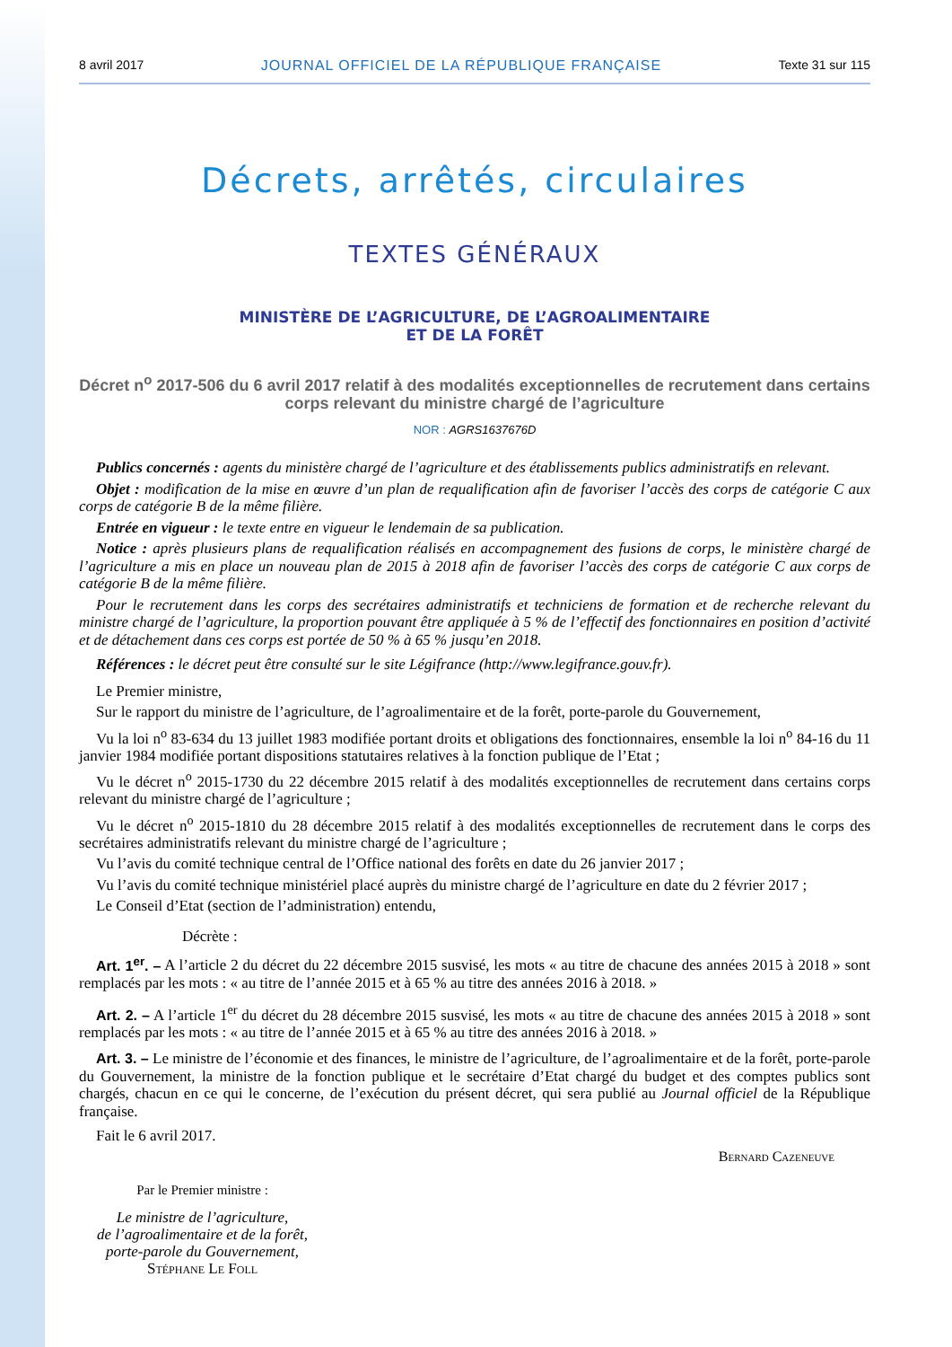8 avril 2017 JOURNAL OFFICIEL DE LA RÉPUBLIQUE FRANÇAISE Texte 31 sur 115
Décrets, arrêtés, circulaires
TEXTES GÉNÉRAUX
MINISTÈRE DE L’AGRICULTURE, DE L’AGROALIMENTAIRE
ET DE LA FORÊT
Décret n<sup>o</sup> 2017-506 du 6 avril 2017 relatif à des modalités exceptionnelles de recrutement dans certains corps relevant du ministre chargé de l’agriculture
NOR : AGRS1637676D
Publics concernés : agents du ministère chargé de l’agriculture et des établissements publics administratifs en relevant.
Objet : modification de la mise en œuvre d’un plan de requalification afin de favoriser l’accès des corps de catégorie C aux corps de catégorie B de la même filière.
Entrée en vigueur : le texte entre en vigueur le lendemain de sa publication.
Notice : après plusieurs plans de requalification réalisés en accompagnement des fusions de corps, le ministère chargé de l’agriculture a mis en place un nouveau plan de 2015 à 2018 afin de favoriser l’accès des corps de catégorie C aux corps de catégorie B de la même filière.
Pour le recrutement dans les corps des secrétaires administratifs et techniciens de formation et de recherche relevant du ministre chargé de l’agriculture, la proportion pouvant être appliquée à 5 % de l’effectif des fonctionnaires en position d’activité et de détachement dans ces corps est portée de 50 % à 65 % jusqu’en 2018.
Références : le décret peut être consulté sur le site Légifrance (http://www.legifrance.gouv.fr).
Le Premier ministre,
Sur le rapport du ministre de l’agriculture, de l’agroalimentaire et de la forêt, porte-parole du Gouvernement,
Vu la loi n<sup>o</sup> 83-634 du 13 juillet 1983 modifiée portant droits et obligations des fonctionnaires, ensemble la loi n<sup>o</sup> 84-16 du 11 janvier 1984 modifiée portant dispositions statutaires relatives à la fonction publique de l’Etat ;
Vu le décret n<sup>o</sup> 2015-1730 du 22 décembre 2015 relatif à des modalités exceptionnelles de recrutement dans certains corps relevant du ministre chargé de l’agriculture ;
Vu le décret n<sup>o</sup> 2015-1810 du 28 décembre 2015 relatif à des modalités exceptionnelles de recrutement dans le corps des secrétaires administratifs relevant du ministre chargé de l’agriculture ;
Vu l’avis du comité technique central de l’Office national des forêts en date du 26 janvier 2017 ;
Vu l’avis du comité technique ministériel placé auprès du ministre chargé de l’agriculture en date du 2 février 2017 ;
Le Conseil d’Etat (section de l’administration) entendu,
Décrète :
Art. 1<sup>er</sup>. – A l’article 2 du décret du 22 décembre 2015 susvisé, les mots « au titre de chacune des années 2015 à 2018 » sont remplacés par les mots : « au titre de l’année 2015 et à 65 % au titre des années 2016 à 2018. »
Art. 2. – A l’article 1<sup>er</sup> du décret du 28 décembre 2015 susvisé, les mots « au titre de chacune des années 2015 à 2018 » sont remplacés par les mots : « au titre de l’année 2015 et à 65 % au titre des années 2016 à 2018. »
Art. 3. – Le ministre de l’économie et des finances, le ministre de l’agriculture, de l’agroalimentaire et de la forêt, porte-parole du Gouvernement, la ministre de la fonction publique et le secrétaire d’Etat chargé du budget et des comptes publics sont chargés, chacun en ce qui le concerne, de l’exécution du présent décret, qui sera publié au Journal officiel de la République française.
Fait le 6 avril 2017.
Bernard Cazeneuve
Par le Premier ministre :
Le ministre de l’agriculture,
de l’agroalimentaire et de la forêt,
porte-parole du Gouvernement,
Stéphane Le Foll